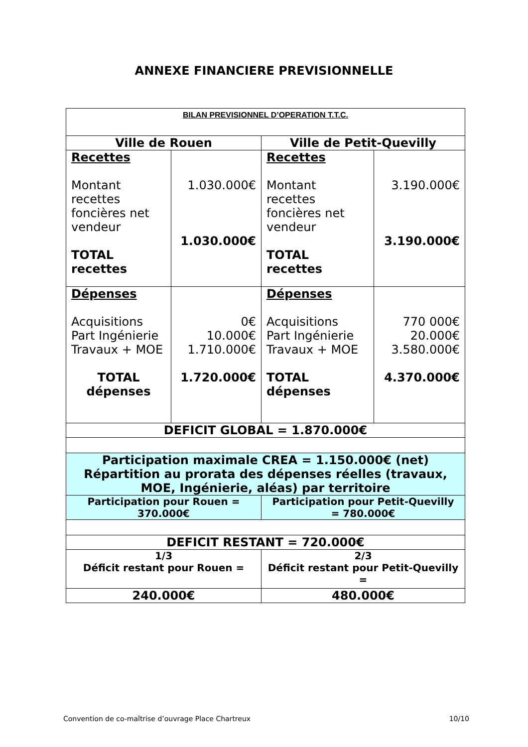ANNEXE FINANCIERE PREVISIONNELLE
| BILAN PREVISIONNEL D’OPERATION T.T.C. | | | |
| Ville de Rouen | | Ville de Petit-Quevilly | |
| Recettes Montant recettes foncières net vendeur TOTAL recettes | 1.030.000€ 1.030.000€ | Recettes Montant recettes foncières net vendeur TOTAL recettes | 3.190.000€ 3.190.000€ |
| Dépenses Acquisitions Part Ingénierie Travaux + MOE TOTAL dépenses | 0€ 10.000€ 1.710.000€ 1.720.000€ | Dépenses Acquisitions Part Ingénierie Travaux + MOE TOTAL dépenses | 770 000€ 20.000€ 3.580.000€ 4.370.000€ |
| DEFICIT GLOBAL = 1.870.000€ | | | |
| Participation maximale CREA = 1.150.000€ (net) Répartition au prorata des dépenses réelles (travaux, MOE, Ingénierie, aléas) par territoire | | | |
| Participation pour Rouen = 370.000€ | | Participation pour Petit-Quevilly = 780.000€ | |
| DEFICIT RESTANT = 720.000€ | | | |
| 1/3 Déficit restant pour Rouen = | | 2/3 Déficit restant pour Petit-Quevilly = | |
| 240.000€ | | 480.000€ | |
Convention de co-maîtrise d’ouvrage Place Chartreux 10/10